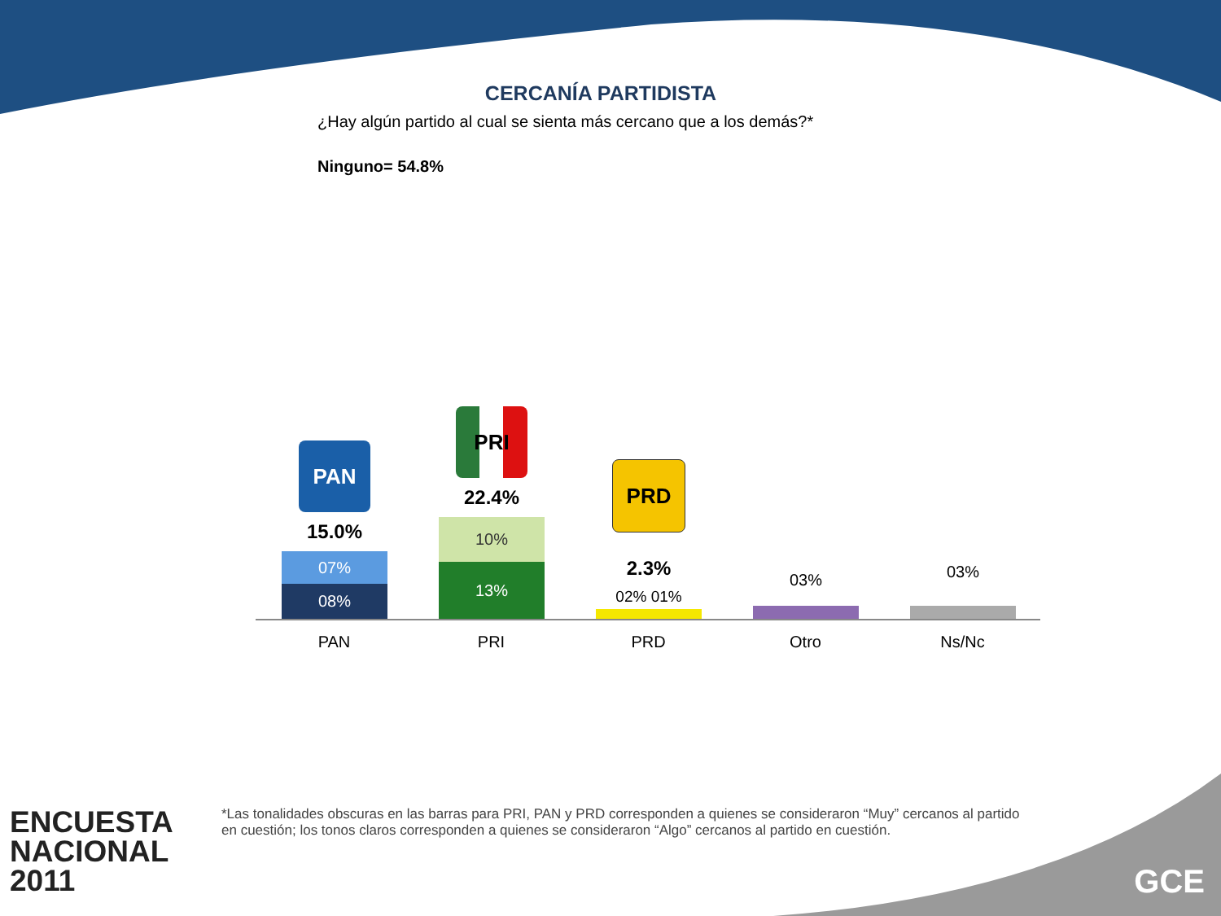CERCANÍA PARTIDISTA
¿Hay algún partido al cual se sienta más cercano que a los demás?*
Ninguno= 54.8%
PAN
15.0%
07%
08%
PRI
22.4%
10%
13%
PRD
2.3%
02% 01%
03% 03%
PAN PRI PRD Otro Ns/Nc
*Las tonalidades obscuras en las barras para PRI, PAN y PRD corresponden a quienes se consideraron “Muy” cercanos al partido en cuestión; los tonos claros corresponden a quienes se consideraron “Algo” cercanos al partido en cuestión.
ENCUESTA
NACIONAL
2011
GCE